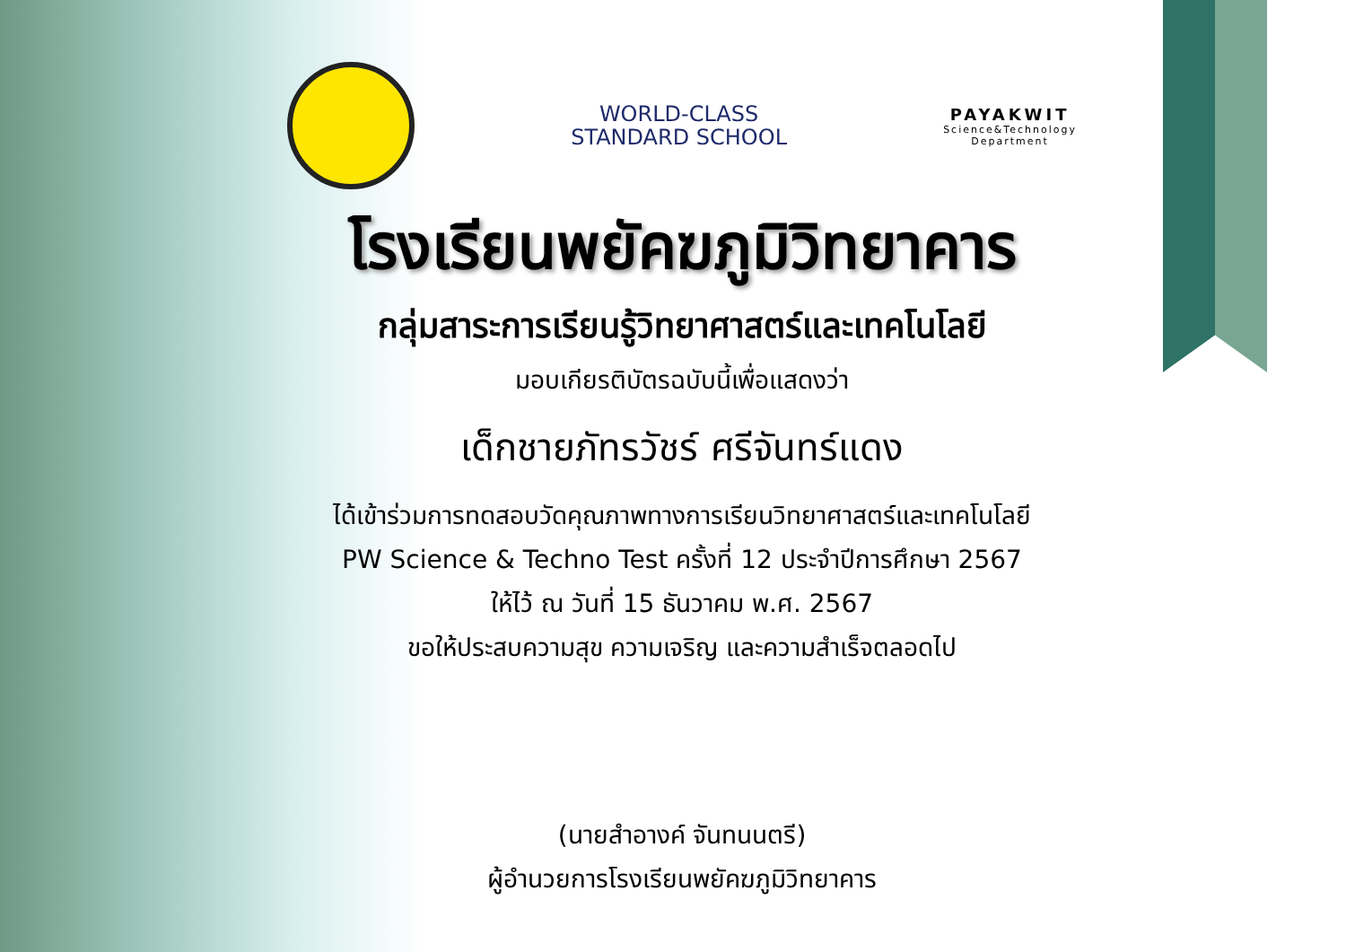WORLD-CLASS
STANDARD SCHOOL
PAYAKWIT
Science&Technology
Department
โรงเรียนพยัคฆภูมิวิทยาคาร
กลุ่มสาระการเรียนรู้วิทยาศาสตร์และเทคโนโลยี
มอบเกียรติบัตรฉบับนี้เพื่อแสดงว่า
เด็กชายภัทรวัชร์ ศรีจันทร์แดง
ได้เข้าร่วมการทดสอบวัดคุณภาพทางการเรียนวิทยาศาสตร์และเทคโนโลยี
PW Science & Techno Test ครั้งที่ 12 ประจำปีการศึกษา 2567
ให้ไว้ ณ วันที่ 15 ธันวาคม พ.ศ. 2567
ขอให้ประสบความสุข ความเจริญ และความสำเร็จตลอดไป
(นายสำอางค์ จันทนนตรี)
ผู้อำนวยการโรงเรียนพยัคฆภูมิวิทยาคาร